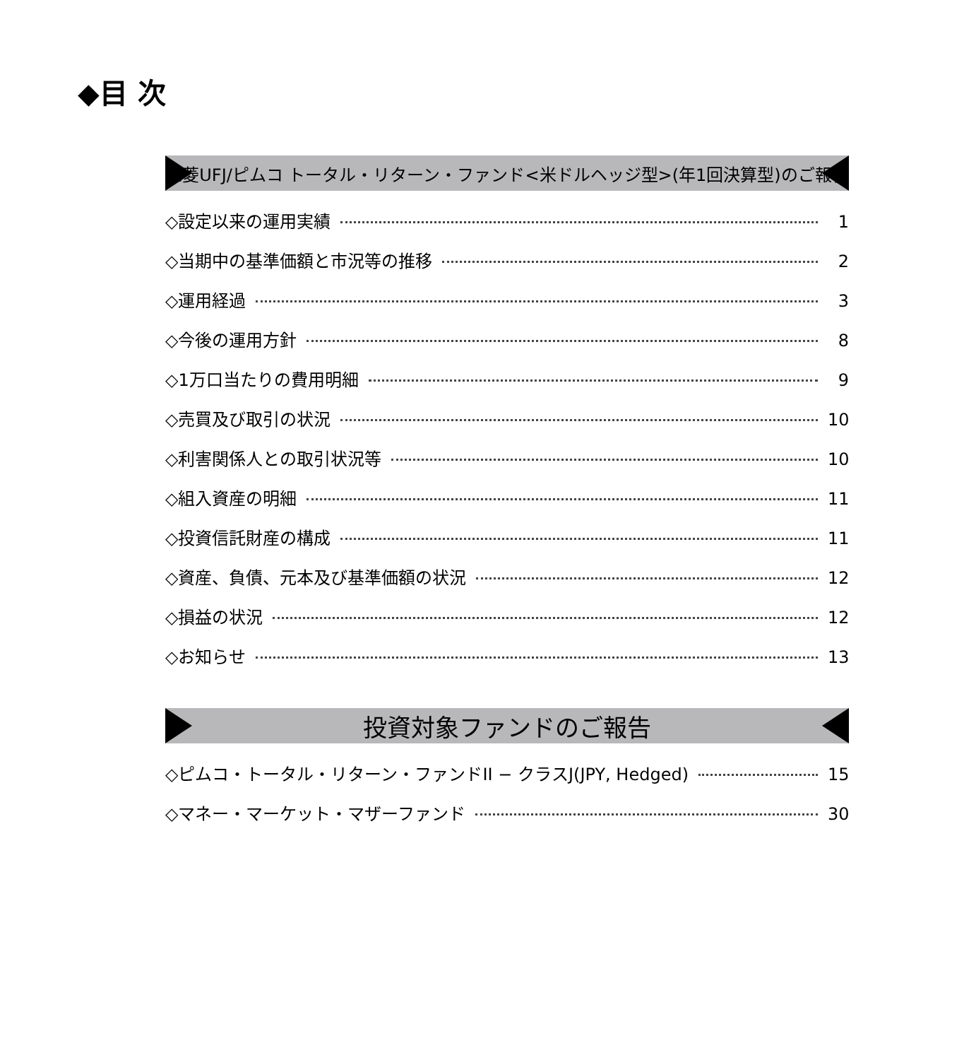◆目 次
三菱UFJ/ピムコ トータル・リターン・ファンド<米ドルヘッジ型>(年1回決算型)のご報告
◇設定以来の運用実績 1
◇当期中の基準価額と市況等の推移 2
◇運用経過 3
◇今後の運用方針 8
◇1万口当たりの費用明細 9
◇売買及び取引の状況 10
◇利害関係人との取引状況等 10
◇組入資産の明細 11
◇投資信託財産の構成 11
◇資産、負債、元本及び基準価額の状況 12
◇損益の状況 12
◇お知らせ 13
投資対象ファンドのご報告
◇ピムコ・トータル・リターン・ファンドII − クラスJ(JPY, Hedged) 15
◇マネー・マーケット・マザーファンド 30